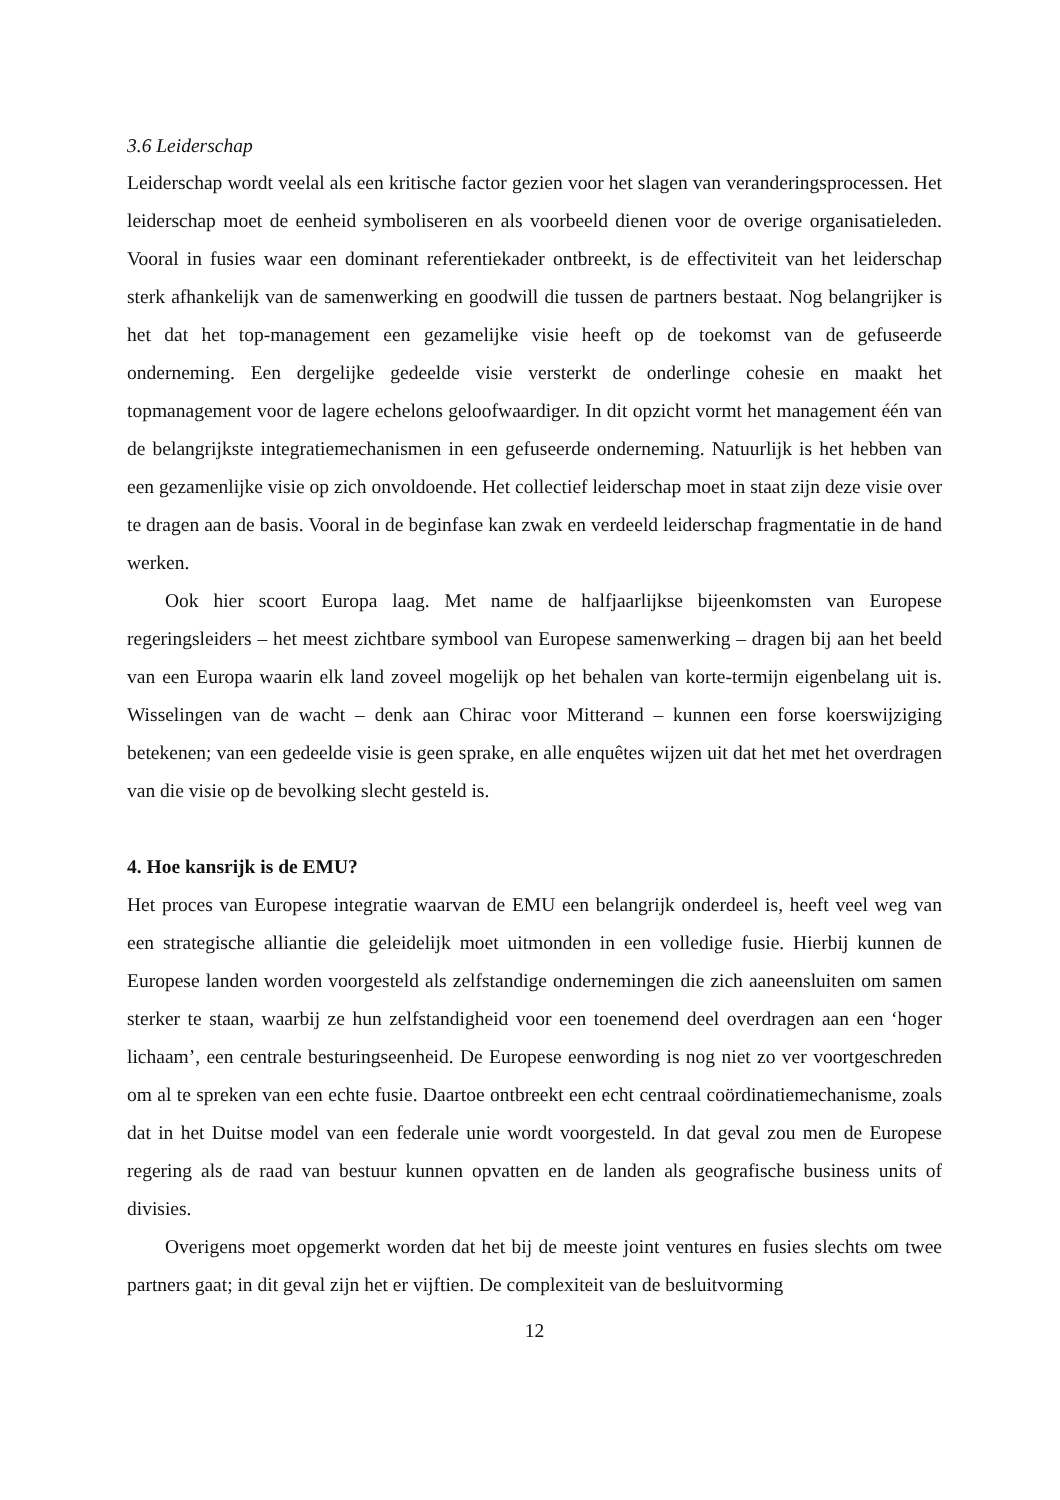3.6 Leiderschap
Leiderschap wordt veelal als een kritische factor gezien voor het slagen van veranderingsprocessen. Het leiderschap moet de eenheid symboliseren en als voorbeeld dienen voor de overige organisatieleden. Vooral in fusies waar een dominant referentiekader ontbreekt, is de effectiviteit van het leiderschap sterk afhankelijk van de samenwerking en goodwill die tussen de partners bestaat. Nog belangrijker is het dat het top-management een gezamelijke visie heeft op de toekomst van de gefuseerde onderneming. Een dergelijke gedeelde visie versterkt de onderlinge cohesie en maakt het topmanagement voor de lagere echelons geloofwaardiger. In dit opzicht vormt het management één van de belangrijkste integratiemechanismen in een gefuseerde onderneming. Natuurlijk is het hebben van een gezamenlijke visie op zich onvoldoende. Het collectief leiderschap moet in staat zijn deze visie over te dragen aan de basis. Vooral in de beginfase kan zwak en verdeeld leiderschap fragmentatie in de hand werken.
Ook hier scoort Europa laag. Met name de halfjaarlijkse bijeenkomsten van Europese regeringsleiders – het meest zichtbare symbool van Europese samenwerking – dragen bij aan het beeld van een Europa waarin elk land zoveel mogelijk op het behalen van korte-termijn eigenbelang uit is. Wisselingen van de wacht – denk aan Chirac voor Mitterand – kunnen een forse koerswijziging betekenen; van een gedeelde visie is geen sprake, en alle enquêtes wijzen uit dat het met het overdragen van die visie op de bevolking slecht gesteld is.
4. Hoe kansrijk is de EMU?
Het proces van Europese integratie waarvan de EMU een belangrijk onderdeel is, heeft veel weg van een strategische alliantie die geleidelijk moet uitmonden in een volledige fusie. Hierbij kunnen de Europese landen worden voorgesteld als zelfstandige ondernemingen die zich aaneensluiten om samen sterker te staan, waarbij ze hun zelfstandigheid voor een toenemend deel overdragen aan een ‘hoger lichaam’, een centrale besturingseenheid. De Europese eenwording is nog niet zo ver voortgeschreden om al te spreken van een echte fusie. Daartoe ontbreekt een echt centraal coördinatiemechanisme, zoals dat in het Duitse model van een federale unie wordt voorgesteld. In dat geval zou men de Europese regering als de raad van bestuur kunnen opvatten en de landen als geografische business units of divisies.
Overigens moet opgemerkt worden dat het bij de meeste joint ventures en fusies slechts om twee partners gaat; in dit geval zijn het er vijftien. De complexiteit van de besluitvorming
12